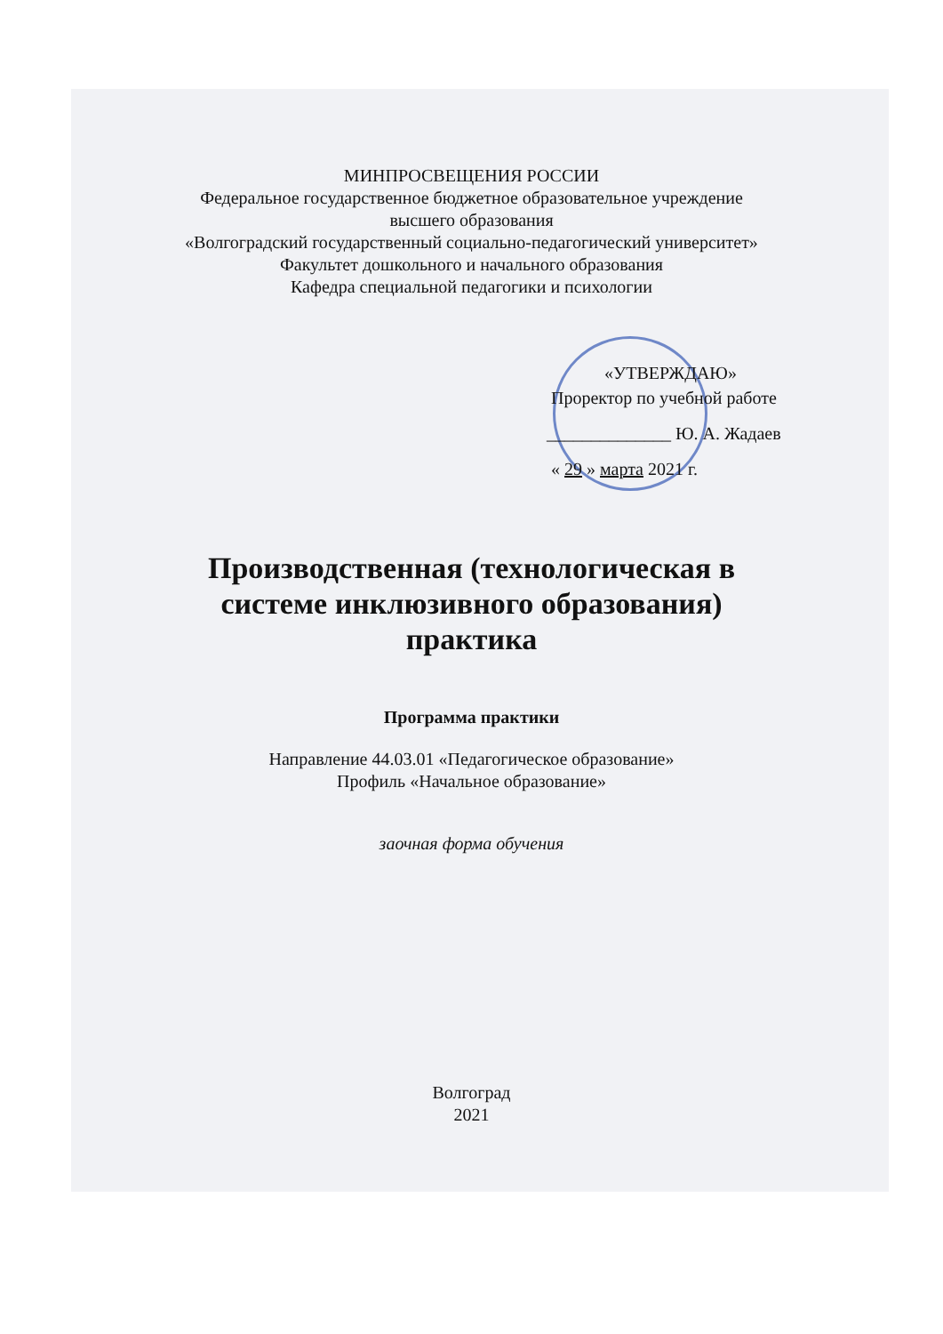МИНПРОСВЕЩЕНИЯ РОССИИ
Федеральное государственное бюджетное образовательное учреждение
высшего образования
«Волгоградский государственный социально-педагогический университет»
Факультет дошкольного и начального образования
Кафедра специальной педагогики и психологии
«УТВЕРЖДАЮ»
Проректор по учебной работе
______________ Ю. А. Жадаев
« 29 » марта 2021 г.
Производственная (технологическая в
системе инклюзивного образования)
практика
Программа практики
Направление 44.03.01 «Педагогическое образование»
Профиль «Начальное образование»
заочная форма обучения
Волгоград
2021